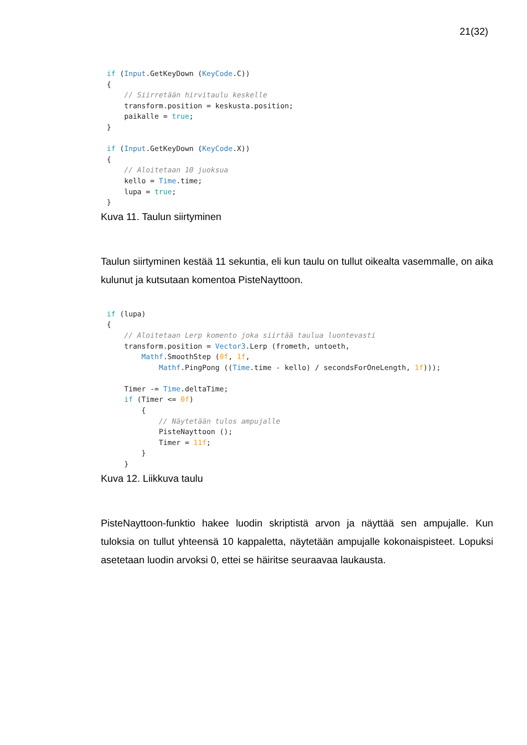21(32)
if (Input.GetKeyDown (KeyCode.C))
{
    // Siirretään hirvitaulu keskelle
    transform.position = keskusta.position;
    paikalle = true;
}

if (Input.GetKeyDown (KeyCode.X))
{
    // Aloitetaan 10 juoksua
    kello = Time.time;
    lupa = true;
}
Kuva 11. Taulun siirtyminen
Taulun siirtyminen kestää 11 sekuntia, eli kun taulu on tullut oikealta vasemmalle, on aika kulunut ja kutsutaan komentoa PisteNayttoon.
if (lupa)
{
    // Aloitetaan Lerp komento joka siirtää taulua luontevasti
    transform.position = Vector3.Lerp (frometh, untoeth,
        Mathf.SmoothStep (0f, 1f,
            Mathf.PingPong ((Time.time - kello) / secondsForOneLength, 1f)));

    Timer -= Time.deltaTime;
    if (Timer <= 0f)
        {
            // Näytetään tulos ampujalle
            PisteNayttoon ();
            Timer = 11f;
        }
    }
Kuva 12. Liikkuva taulu
PisteNayttoon-funktio hakee luodin skriptistä arvon ja näyttää sen ampujalle. Kun tuloksia on tullut yhteensä 10 kappaletta, näytetään ampujalle kokonaispisteet. Lopuksi asetetaan luodin arvoksi 0, ettei se häiritse seuraavaa laukausta.